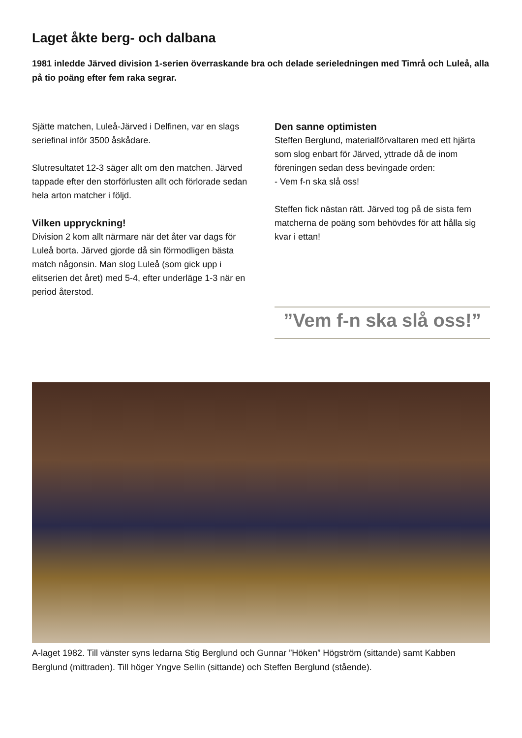Laget åkte berg- och dalbana
1981 inledde Järved division 1-serien överraskande bra och delade serieledningen med Timrå och Luleå, alla på tio poäng efter fem raka segrar.
Sjätte matchen, Luleå-Järved i Delfinen, var en slags seriefinal inför 3500 åskådare.
Slutresultatet 12-3 säger allt om den matchen. Järved tappade efter den storförlusten allt och förlorade sedan hela arton matcher i följd.
Vilken uppryckning!
Division 2 kom allt närmare när det åter var dags för Luleå borta. Järved gjorde då sin för­modligen bästa match någonsin. Man slog Luleå (som gick upp i elitserien det året) med 5-4, efter underläge 1-3 när en period återstod.
Den sanne optimisten
Steffen Berglund, materialförvaltaren med ett hjärta som slog enbart för Järved, yttrade då de inom föreningen sedan dess bevingade orden:
- Vem f-n ska slå oss!
Steffen fick nästan rätt. Järved tog på de sista fem matcherna de poäng som behövdes för att hålla sig kvar i ettan!
”Vem f-n ska slå oss!”
A-laget 1982. Till vänster syns ledarna Stig Berglund och Gunnar ”Höken” Högström (sittande) samt Kabben Berglund (mittraden). Till höger Yngve Sellin (sittande) och Steffen Berglund (stående).